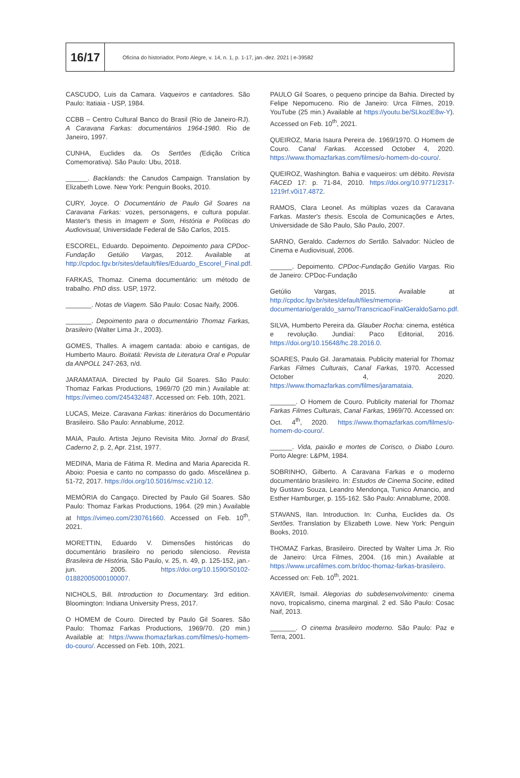16/17
Oficina do historiador, Porto Alegre, v. 14, n. 1, p. 1-17, jan.-dez. 2021 | e-39582
CASCUDO, Luis da Camara. Vaqueiros e cantadores. São Paulo: Itatiaia - USP, 1984.
CCBB – Centro Cultural Banco do Brasil (Rio de Janeiro-RJ). A Caravana Farkas: documentários 1964-1980. Rio de Janeiro, 1997.
CUNHA, Euclides da. Os Sertões (Edição Crítica Comemorativa). São Paulo: Ubu, 2018.
______. Backlands: the Canudos Campaign. Translation by Elizabeth Lowe. New York: Penguin Books, 2010.
CURY, Joyce. O Documentário de Paulo Gil Soares na Caravana Farkas: vozes, personagens, e cultura popular. Master's thesis in Imagem e Som, História e Políticas do Audiovisual, Universidade Federal de São Carlos, 2015.
ESCOREL, Eduardo. Depoimento. Depoimento para CPDoc-Fundação Getúlio Vargas, 2012. Available at http://cpdoc.fgv.br/sites/default/files/Eduardo_Escorel_Final.pdf.
FARKAS, Thomaz. Cinema documentário: um método de trabalho. PhD diss. USP, 1972.
_______. Notas de Viagem. São Paulo: Cosac Naify, 2006.
_______. Depoimento para o documentário Thomaz Farkas, brasileiro (Walter Lima Jr., 2003).
GOMES, Thalles. A imagem cantada: aboio e cantigas, de Humberto Mauro. Boitatá: Revista de Literatura Oral e Popular da ANPOLL 247-263, n/d.
JARAMATAIA. Directed by Paulo Gil Soares. São Paulo: Thomaz Farkas Productions, 1969/70 (20 min.) Available at: https://vimeo.com/245432487. Accessed on: Feb. 10th, 2021.
LUCAS, Meize. Caravana Farkas: itinerários do Documentário Brasileiro. São Paulo: Annablume, 2012.
MAIA, Paulo. Artista Jejuno Revisita Mito. Jornal do Brasil, Caderno 2, p. 2, Apr. 21st, 1977.
MEDINA, Maria de Fátima R. Medina and Maria Aparecida R. Aboio: Poesia e canto no compasso do gado. Miscelânea p. 51-72, 2017. https://doi.org/10.5016/msc.v21i0.12.
MEMÓRIA do Cangaço. Directed by Paulo Gil Soares. São Paulo: Thomaz Farkas Productions, 1964. (29 min.) Available at https://vimeo.com/230761660. Accessed on Feb. 10<sup>th</sup>, 2021.
MORETTIN, Eduardo V. Dimensões históricas do documentário brasileiro no periodo silencioso. Revista Brasileira de História, São Paulo, v. 25, n. 49, p. 125-152, jan.-jun. 2005. https://doi.org/10.1590/S0102-01882005000100007.
NICHOLS, Bill. Introduction to Documentary. 3rd edition. Bloomington: Indiana University Press, 2017.
O HOMEM de Couro. Directed by Paulo Gil Soares. São Paulo: Thomaz Farkas Productions, 1969/70. (20 min.) Available at: https://www.thomazfarkas.com/filmes/o-homem-do-couro/. Accessed on Feb. 10th, 2021.
PAULO Gil Soares, o pequeno principe da Bahia. Directed by Felipe Nepomuceno. Rio de Janeiro: Urca Filmes, 2019. YouTube (25 min.) Available at https://youtu.be/SLkozlE8w-Y). Accessed on Feb. 10<sup>th</sup>, 2021.
QUEIROZ, Maria Isaura Pereira de. 1969/1970. O Homem de Couro. Canal Farkas. Accessed October 4, 2020. https://www.thomazfarkas.com/filmes/o-homem-do-couro/.
QUEIROZ, Washington. Bahia e vaqueiros: um débito. Revista FACED 17: p. 71-84, 2010. https://doi.org/10.9771/2317-1219rf.v0i17.4872.
RAMOS, Clara Leonel. As múltiplas vozes da Caravana Farkas. Master's thesis. Escola de Comunicações e Artes, Universidade de São Paulo, São Paulo, 2007.
SARNO, Geraldo. Cadernos do Sertão. Salvador: Núcleo de Cinema e Audiovisual, 2006.
______. Depoimento. CPDoc-Fundação Getúlio Vargas. Rio de Janeiro: CPDoc-Fundação
Getúlio Vargas, 2015. Available at http://cpdoc.fgv.br/sites/default/files/memoria-documentario/geraldo_sarno/TranscricaoFinalGeraldoSarno.pdf.
SILVA, Humberto Pereira da. Glauber Rocha: cinema, estética e revolução. Jundiaí: Paco Editorial, 2016. https://doi.org/10.15648/hc.28.2016.0.
SOARES, Paulo Gil. Jaramataia. Publicity material for Thomaz Farkas Filmes Culturais, Canal Farkas, 1970. Accessed October 4, 2020. https://www.thomazfarkas.com/filmes/jaramataia.
_______. O Homem de Couro. Publicity material for Thomaz Farkas Filmes Culturais, Canal Farkas, 1969/70. Accessed on: Oct. 4<sup>th</sup>, 2020. https://www.thomazfarkas.com/filmes/o-homem-do-couro/.
______. Vida, paixão e mortes de Corisco, o Diabo Louro. Porto Alegre: L&PM, 1984.
SOBRINHO, Gilberto. A Caravana Farkas e o moderno documentário brasileiro. In: Estudos de Cinema Socine, edited by Gustavo Souza, Leandro Mendonça, Tunico Amancio, and Esther Hamburger, p. 155-162. São Paulo: Annablume, 2008.
STAVANS, Ilan. Introduction. In: Cunha, Euclides da. Os Sertões. Translation by Elizabeth Lowe. New York: Penguin Books, 2010.
THOMAZ Farkas, Brasileiro. Directed by Walter Lima Jr. Rio de Janeiro: Urca Filmes, 2004. (16 min.) Available at https://www.urcafilmes.com.br/doc-thomaz-farkas-brasileiro. Accessed on: Feb. 10<sup>th</sup>, 2021.
XAVIER, Ismail. Alegorias do subdesenvolvimento: cinema novo, tropicalismo, cinema marginal. 2 ed. São Paulo: Cosac Naif, 2013.
_______. O cinema brasileiro moderno. São Paulo: Paz e Terra, 2001.